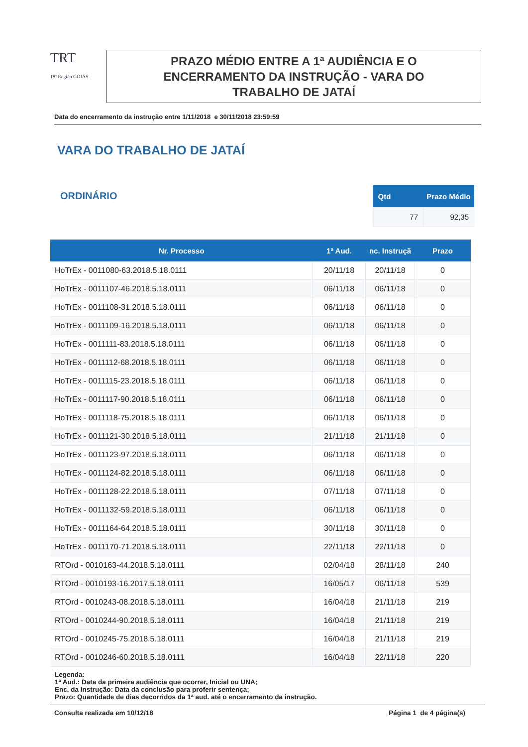TRT
18ª Região GOIÁS
PRAZO MÉDIO ENTRE A 1ª AUDIÊNCIA E O
ENCERRAMENTO DA INSTRUÇÃO - VARA DO
TRABALHO DE JATAÍ
Data do encerramento da instrução entre 1/11/2018 e 30/11/2018 23:59:59
VARA DO TRABALHO DE JATAÍ
ORDINÁRIO
| Qtd | Prazo Médio |
| --- | --- |
| 77 | 92,35 |
| Nr. Processo | 1ª Aud. | nc. Instruçã | Prazo |
| --- | --- | --- | --- |
| HoTrEx - 0011080-63.2018.5.18.0111 | 20/11/18 | 20/11/18 | 0 |
| HoTrEx - 0011107-46.2018.5.18.0111 | 06/11/18 | 06/11/18 | 0 |
| HoTrEx - 0011108-31.2018.5.18.0111 | 06/11/18 | 06/11/18 | 0 |
| HoTrEx - 0011109-16.2018.5.18.0111 | 06/11/18 | 06/11/18 | 0 |
| HoTrEx - 0011111-83.2018.5.18.0111 | 06/11/18 | 06/11/18 | 0 |
| HoTrEx - 0011112-68.2018.5.18.0111 | 06/11/18 | 06/11/18 | 0 |
| HoTrEx - 0011115-23.2018.5.18.0111 | 06/11/18 | 06/11/18 | 0 |
| HoTrEx - 0011117-90.2018.5.18.0111 | 06/11/18 | 06/11/18 | 0 |
| HoTrEx - 0011118-75.2018.5.18.0111 | 06/11/18 | 06/11/18 | 0 |
| HoTrEx - 0011121-30.2018.5.18.0111 | 21/11/18 | 21/11/18 | 0 |
| HoTrEx - 0011123-97.2018.5.18.0111 | 06/11/18 | 06/11/18 | 0 |
| HoTrEx - 0011124-82.2018.5.18.0111 | 06/11/18 | 06/11/18 | 0 |
| HoTrEx - 0011128-22.2018.5.18.0111 | 07/11/18 | 07/11/18 | 0 |
| HoTrEx - 0011132-59.2018.5.18.0111 | 06/11/18 | 06/11/18 | 0 |
| HoTrEx - 0011164-64.2018.5.18.0111 | 30/11/18 | 30/11/18 | 0 |
| HoTrEx - 0011170-71.2018.5.18.0111 | 22/11/18 | 22/11/18 | 0 |
| RTOrd - 0010163-44.2018.5.18.0111 | 02/04/18 | 28/11/18 | 240 |
| RTOrd - 0010193-16.2017.5.18.0111 | 16/05/17 | 06/11/18 | 539 |
| RTOrd - 0010243-08.2018.5.18.0111 | 16/04/18 | 21/11/18 | 219 |
| RTOrd - 0010244-90.2018.5.18.0111 | 16/04/18 | 21/11/18 | 219 |
| RTOrd - 0010245-75.2018.5.18.0111 | 16/04/18 | 21/11/18 | 219 |
| RTOrd - 0010246-60.2018.5.18.0111 | 16/04/18 | 22/11/18 | 220 |
Legenda:
1ª Aud.: Data da primeira audiência que ocorrer, Inicial ou UNA;
Enc. da Instrução: Data da conclusão para proferir sentença;
Prazo: Quantidade de dias decorridos da 1ª aud. até o encerramento da instrução.
Consulta realizada em 10/12/18 Página 1 de 4 página(s)